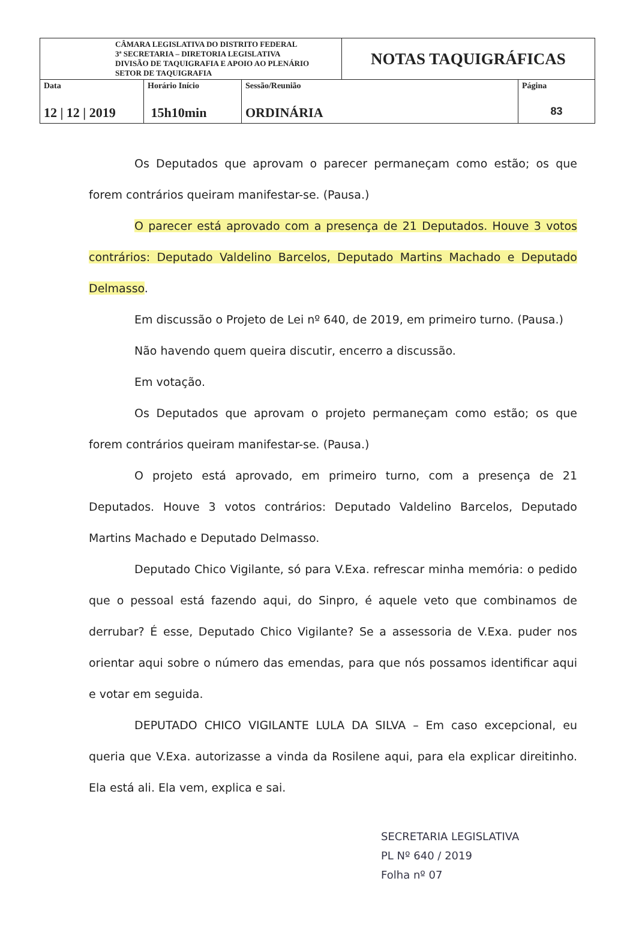| CÂMARA LEGISLATIVA DO DISTRITO FEDERAL 3ª SECRETARIA – DIRETORIA LEGISLATIVA DIVISÃO DE TAQUIGRAFIA E APOIO AO PLENÁRIO SETOR DE TAQUIGRAFIA | | | NOTAS TAQUIGRÁFICAS | |
| Data 12 / 12 / 2019 | Horário Início 15h10min | Sessão/Reunião ORDINÁRIA | | Página 83 |
Os Deputados que aprovam o parecer permaneçam como estão; os que forem contrários queiram manifestar-se. (Pausa.)
O parecer está aprovado com a presença de 21 Deputados. Houve 3 votos contrários: Deputado Valdelino Barcelos, Deputado Martins Machado e Deputado Delmasso.
Em discussão o Projeto de Lei nº 640, de 2019, em primeiro turno. (Pausa.)
Não havendo quem queira discutir, encerro a discussão.
Em votação.
Os Deputados que aprovam o projeto permaneçam como estão; os que forem contrários queiram manifestar-se. (Pausa.)
O projeto está aprovado, em primeiro turno, com a presença de 21 Deputados. Houve 3 votos contrários: Deputado Valdelino Barcelos, Deputado Martins Machado e Deputado Delmasso.
Deputado Chico Vigilante, só para V.Exa. refrescar minha memória: o pedido que o pessoal está fazendo aqui, do Sinpro, é aquele veto que combinamos de derrubar? É esse, Deputado Chico Vigilante? Se a assessoria de V.Exa. puder nos orientar aqui sobre o número das emendas, para que nós possamos identificar aqui e votar em seguida.
DEPUTADO CHICO VIGILANTE LULA DA SILVA – Em caso excepcional, eu queria que V.Exa. autorizasse a vinda da Rosilene aqui, para ela explicar direitinho. Ela está ali. Ela vem, explica e sai.
SECRETARIA LEGISLATIVA
PL Nº 640 / 2019
Folha nº 07